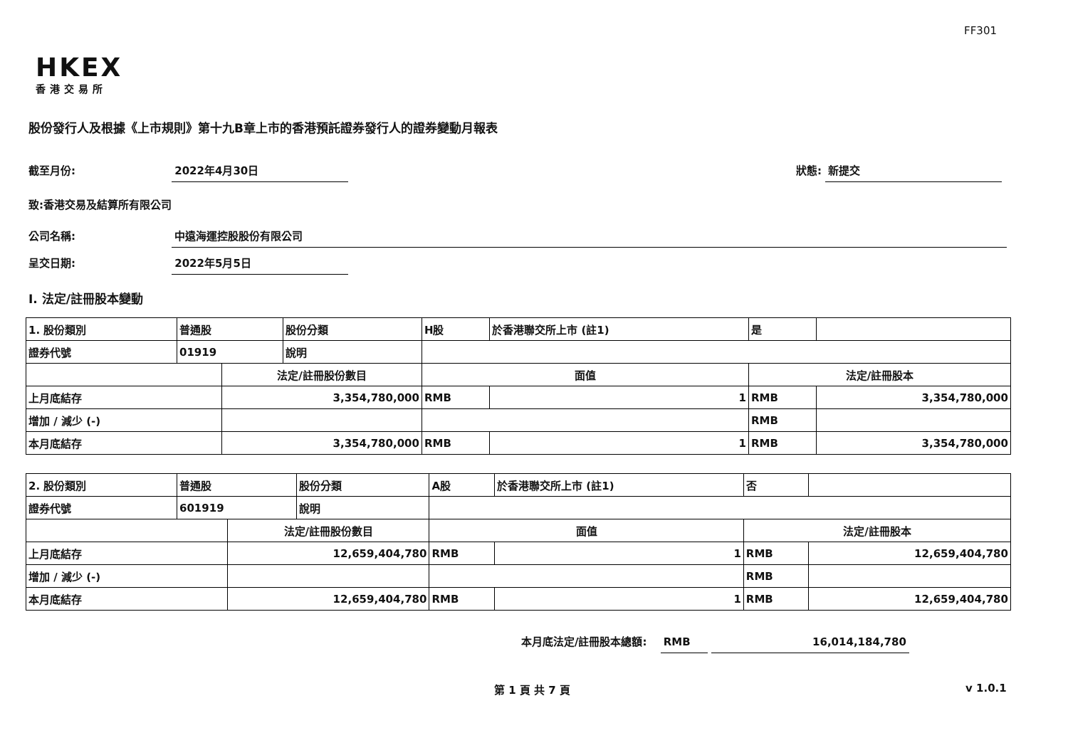FF301
HKEX
香港交易所
股份發行人及根據《上市規則》第十九B章上市的香港預託證券發行人的證券變動月報表
截至月份: 2022年4月30日 狀態: 新提交
致:香港交易及結算所有限公司
公司名稱: 中遠海運控股股份有限公司
呈交日期: 2022年5月5日
I. 法定/註冊股本變動
| 1. 股份類別 | 普通股 | | 股份分類 | H股 | | 於香港聯交所上市 (註1) | 是 | |
| 證券代號 | 01919 | | 說明 | | | | | |
| | | 法定/註冊股份數目 | | | 面值 | | 法定/註冊股本 | |
| 上月底結存 | | 3,354,780,000 | | | RMB | 1 | RMB | 3,354,780,000 |
| 增加 / 減少 (-) | | | | | | | RMB | |
| 本月底結存 | | 3,354,780,000 | | | RMB | 1 | RMB | 3,354,780,000 |
| 2. 股份類別 | 普通股 | | 股份分類 | A股 | | 於香港聯交所上市 (註1) | 否 | |
| 證券代號 | 601919 | | 說明 | | | | | |
| | | 法定/註冊股份數目 | | | 面值 | | 法定/註冊股本 | |
| 上月底結存 | | 12,659,404,780 | | | RMB | 1 | RMB | 12,659,404,780 |
| 增加 / 減少 (-) | | | | | | | RMB | |
| 本月底結存 | | 12,659,404,780 | | | RMB | 1 | RMB | 12,659,404,780 |
本月底法定/註冊股本總額: RMB 16,014,184,780
第 1 頁 共 7 頁 v 1.0.1